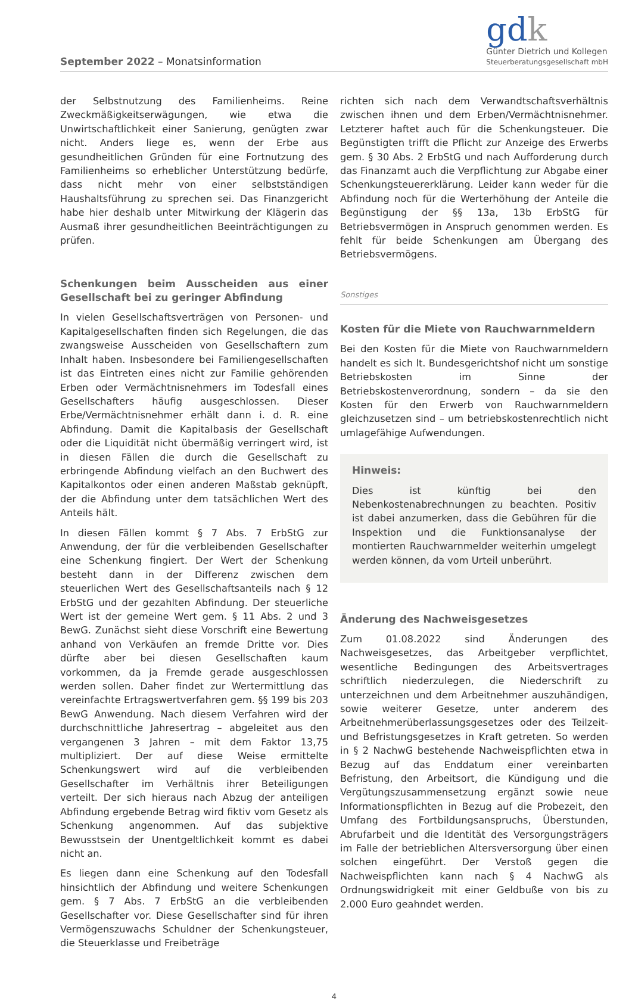September 2022 – Monatsinformation
gdk
Günter Dietrich und Kollegen
Steuerberatungsgesellschaft mbH
der Selbstnutzung des Familienheims. Reine Zweckmäßigkeitserwägungen, wie etwa die Unwirtschaftlichkeit einer Sanierung, genügten zwar nicht. Anders liege es, wenn der Erbe aus gesundheitlichen Gründen für eine Fortnutzung des Familienheims so erheblicher Unterstützung bedürfe, dass nicht mehr von einer selbstständigen Haushaltsführung zu sprechen sei. Das Finanzgericht habe hier deshalb unter Mitwirkung der Klägerin das Ausmaß ihrer gesundheitlichen Beeinträchtigungen zu prüfen.
Schenkungen beim Ausscheiden aus einer Gesellschaft bei zu geringer Abfindung
In vielen Gesellschaftsverträgen von Personen- und Kapitalgesellschaften finden sich Regelungen, die das zwangsweise Ausscheiden von Gesellschaftern zum Inhalt haben. Insbesondere bei Familiengesellschaften ist das Eintreten eines nicht zur Familie gehörenden Erben oder Vermächtnisnehmers im Todesfall eines Gesellschafters häufig ausgeschlossen. Dieser Erbe/Vermächtnisnehmer erhält dann i. d. R. eine Abfindung. Damit die Kapitalbasis der Gesellschaft oder die Liquidität nicht übermäßig verringert wird, ist in diesen Fällen die durch die Gesellschaft zu erbringende Abfindung vielfach an den Buchwert des Kapitalkontos oder einen anderen Maßstab geknüpft, der die Abfindung unter dem tatsächlichen Wert des Anteils hält.
In diesen Fällen kommt § 7 Abs. 7 ErbStG zur Anwendung, der für die verbleibenden Gesellschafter eine Schenkung fingiert. Der Wert der Schenkung besteht dann in der Differenz zwischen dem steuerlichen Wert des Gesellschaftsanteils nach § 12 ErbStG und der gezahlten Abfindung. Der steuerliche Wert ist der gemeine Wert gem. § 11 Abs. 2 und 3 BewG. Zunächst sieht diese Vorschrift eine Bewertung anhand von Verkäufen an fremde Dritte vor. Dies dürfte aber bei diesen Gesellschaften kaum vorkommen, da ja Fremde gerade ausgeschlossen werden sollen. Daher findet zur Wertermittlung das vereinfachte Ertragswertverfahren gem. §§ 199 bis 203 BewG Anwendung. Nach diesem Verfahren wird der durchschnittliche Jahresertrag – abgeleitet aus den vergangenen 3 Jahren – mit dem Faktor 13,75 multipliziert. Der auf diese Weise ermittelte Schenkungswert wird auf die verbleibenden Gesellschafter im Verhältnis ihrer Beteiligungen verteilt. Der sich hieraus nach Abzug der anteiligen Abfindung ergebende Betrag wird fiktiv vom Gesetz als Schenkung angenommen. Auf das subjektive Bewusstsein der Unentgeltlichkeit kommt es dabei nicht an.
Es liegen dann eine Schenkung auf den Todesfall hinsichtlich der Abfindung und weitere Schenkungen gem. § 7 Abs. 7 ErbStG an die verbleibenden Gesellschafter vor. Diese Gesellschafter sind für ihren Vermögenszuwachs Schuldner der Schenkungsteuer, die Steuerklasse und Freibeträge
richten sich nach dem Verwandtschaftsverhältnis zwischen ihnen und dem Erben/Vermächtnisnehmer. Letzterer haftet auch für die Schenkungsteuer. Die Begünstigten trifft die Pflicht zur Anzeige des Erwerbs gem. § 30 Abs. 2 ErbStG und nach Aufforderung durch das Finanzamt auch die Verpflichtung zur Abgabe einer Schenkungsteuererklärung. Leider kann weder für die Abfindung noch für die Werterhöhung der Anteile die Begünstigung der §§ 13a, 13b ErbStG für Betriebsvermögen in Anspruch genommen werden. Es fehlt für beide Schenkungen am Übergang des Betriebsvermögens.
Sonstiges
Kosten für die Miete von Rauchwarnmeldern
Bei den Kosten für die Miete von Rauchwarnmeldern handelt es sich lt. Bundesgerichtshof nicht um sonstige Betriebskosten im Sinne der Betriebskostenverordnung, sondern – da sie den Kosten für den Erwerb von Rauchwarnmeldern gleichzusetzen sind – um betriebskostenrechtlich nicht umlagefähige Aufwendungen.
Hinweis:
Dies ist künftig bei den Nebenkostenabrechnungen zu beachten. Positiv ist dabei anzumerken, dass die Gebühren für die Inspektion und die Funktionsanalyse der montierten Rauchwarnmelder weiterhin umgelegt werden können, da vom Urteil unberührt.
Änderung des Nachweisgesetzes
Zum 01.08.2022 sind Änderungen des Nachweisgesetzes, das Arbeitgeber verpflichtet, wesentliche Bedingungen des Arbeitsvertrages schriftlich niederzulegen, die Niederschrift zu unterzeichnen und dem Arbeitnehmer auszuhändigen, sowie weiterer Gesetze, unter anderem des Arbeitnehmerüberlassungsgesetzes oder des Teilzeit- und Befristungsgesetzes in Kraft getreten. So werden in § 2 NachwG bestehende Nachweispflichten etwa in Bezug auf das Enddatum einer vereinbarten Befristung, den Arbeitsort, die Kündigung und die Vergütungszusammensetzung ergänzt sowie neue Informationspflichten in Bezug auf die Probezeit, den Umfang des Fortbildungsanspruchs, Überstunden, Abrufarbeit und die Identität des Versorgungsträgers im Falle der betrieblichen Altersversorgung über einen solchen eingeführt. Der Verstoß gegen die Nachweispflichten kann nach § 4 NachwG als Ordnungswidrigkeit mit einer Geldbuße von bis zu 2.000 Euro geahndet werden.
4